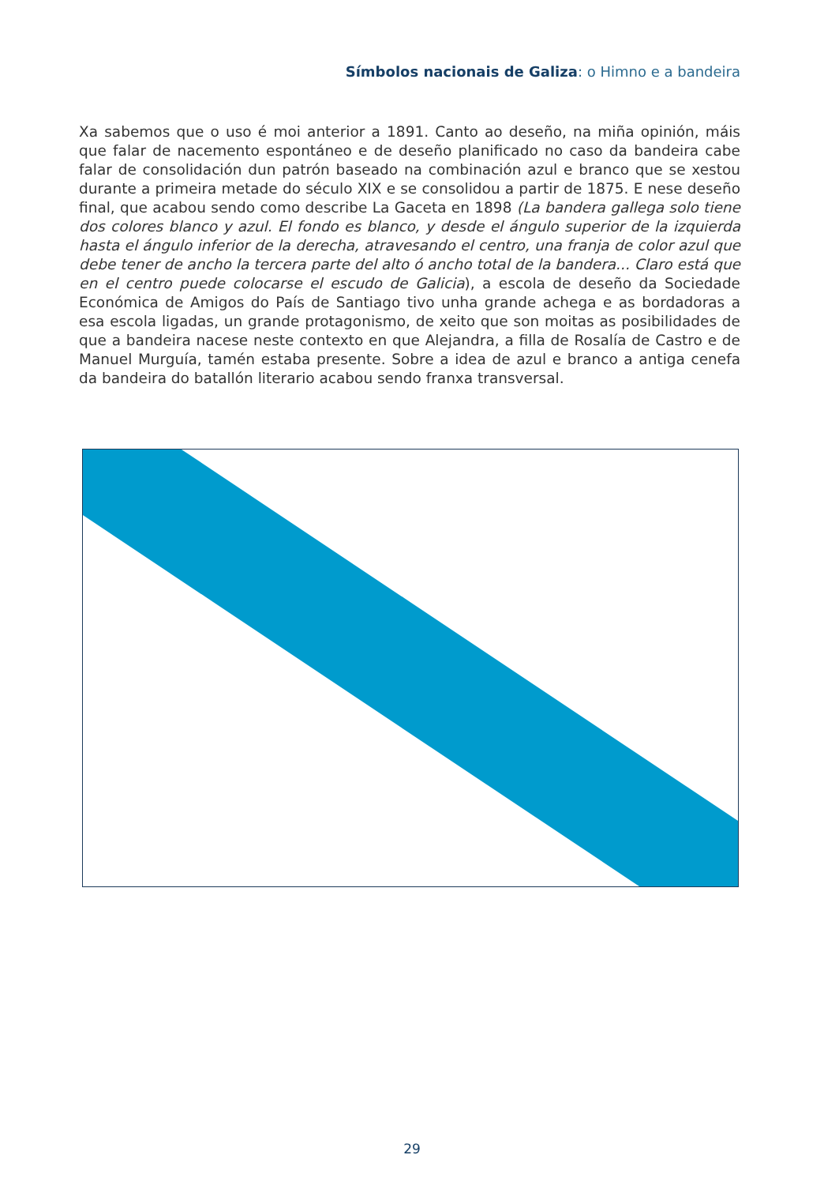Símbolos nacionais de Galiza: o Himno e a bandeira
Xa sabemos que o uso é moi anterior a 1891. Canto ao deseño, na miña opinión, máis que falar de nacemento espontáneo e de deseño planificado no caso da bandeira cabe falar de consolidación dun patrón baseado na combinación azul e branco que se xestou durante a primeira metade do século XIX e se consolidou a partir de 1875. E nese deseño final, que acabou sendo como describe La Gaceta en 1898 (La bandera gallega solo tiene dos colores blanco y azul. El fondo es blanco, y desde el ángulo superior de la izquierda hasta el ángulo inferior de la derecha, atravesando el centro, una franja de color azul que debe tener de ancho la tercera parte del alto ó ancho total de la bandera... Claro está que en el centro puede colocarse el escudo de Galicia), a escola de deseño da Sociedade Económica de Amigos do País de Santiago tivo unha grande achega e as bordadoras a esa escola ligadas, un grande protagonismo, de xeito que son moitas as posibilidades de que a bandeira nacese neste contexto en que Alejandra, a filla de Rosalía de Castro e de Manuel Murguía, tamén estaba presente. Sobre a idea de azul e branco a antiga cenefa da bandeira do batallón literario acabou sendo franxa transversal.
29